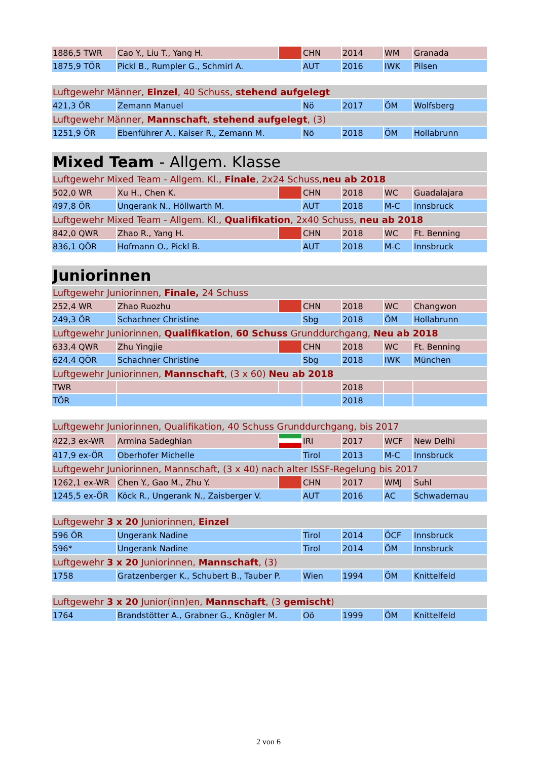| 1886,5 TWR | Cao Y., Liu T., Yang H. | | CHN | 2014 | WM | Granada |
| 1875,9 TÖR | Pickl B., Rumpler G., Schmirl A. | | AUT | 2016 | IWK | Pilsen |
| Luftgewehr Männer, Einzel , 40 Schuss, stehend aufgelegt | | | | | | |
| 421,3 ÖR | Zemann Manuel | | Nö | 2017 | ÖM | Wolfsberg |
| Luftgewehr Männer, Mannschaft , stehend aufgelegt , (3) | | | | | | |
| 1251,9 ÖR | Ebenführer A., Kaiser R., Zemann M. | | Nö | 2018 | ÖM | Hollabrunn |
| Mixed Team - Allgem. Klasse | | | | | | |
| Luftgewehr Mixed Team - Allgem. Kl., Finale , 2x24 Schuss, neu ab 2018 | | | | | | |
| 502,0 WR | Xu H., Chen K. | | CHN | 2018 | WC | Guadalajara |
| 497,8 ÖR | Ungerank N., Höllwarth M. | | AUT | 2018 | M-C | Innsbruck |
| Luftgewehr Mixed Team - Allgem. Kl., Qualifikation , 2x40 Schuss, neu ab 2018 | | | | | | |
| 842,0 QWR | Zhao R., Yang H. | | CHN | 2018 | WC | Ft. Benning |
| 836,1 QÖR | Hofmann O., Pickl B. | | AUT | 2018 | M-C | Innsbruck |
| Juniorinnen | | | | | | |
| Luftgewehr Juniorinnen, Finale, 24 Schuss | | | | | | |
| 252,4 WR | Zhao Ruozhu | | CHN | 2018 | WC | Changwon |
| 249,3 ÖR | Schachner Christine | | Sbg | 2018 | ÖM | Hollabrunn |
| Luftgewehr Juniorinnen, Qualifikation , 60 Schuss Grunddurchgang, Neu ab 2018 | | | | | | |
| 633,4 QWR | Zhu Yingjie | | CHN | 2018 | WC | Ft. Benning |
| 624,4 QÖR | Schachner Christine | | Sbg | 2018 | IWK | München |
| Luftgewehr Juniorinnen, Mannschaft , (3 x 60) Neu ab 2018 | | | | | | |
| TWR | | | | 2018 | | |
| TÖR | | | | 2018 | | |
| Luftgewehr Juniorinnen, Qualifikation, 40 Schuss Grunddurchgang, bis 2017 | | | | | | |
| 422,3 ex-WR | Armina Sadeghian | | IRI | 2017 | WCF | New Delhi |
| 417,9 ex-ÖR | Oberhofer Michelle | | Tirol | 2013 | M-C | Innsbruck |
| Luftgewehr Juniorinnen, Mannschaft, (3 x 40) nach alter ISSF-Regelung bis 2017 | | | | | | |
| 1262,1 ex-WR | Chen Y., Gao M., Zhu Y. | | CHN | 2017 | WMJ | Suhl |
| 1245,5 ex-ÖR | Köck R., Ungerank N., Zaisberger V. | | AUT | 2016 | AC | Schwadernau |
| Luftgewehr 3 x 20 Juniorinnen, Einzel | | | | | | |
| 596 ÖR | Ungerank Nadine | | Tirol | 2014 | ÖCF | Innsbruck |
| 596* | Ungerank Nadine | | Tirol | 2014 | ÖM | Innsbruck |
| Luftgewehr 3 x 20 Juniorinnen, Mannschaft , (3) | | | | | | |
| 1758 | Gratzenberger K., Schubert B., Tauber P. | | Wien | 1994 | ÖM | Knittelfeld |
| Luftgewehr 3 x 20 Junior(inn)en, Mannschaft , (3 gemischt ) | | | | | | |
| 1764 | Brandstötter A., Grabner G., Knögler M. | | Oö | 1999 | ÖM | Knittelfeld |
2 von 6